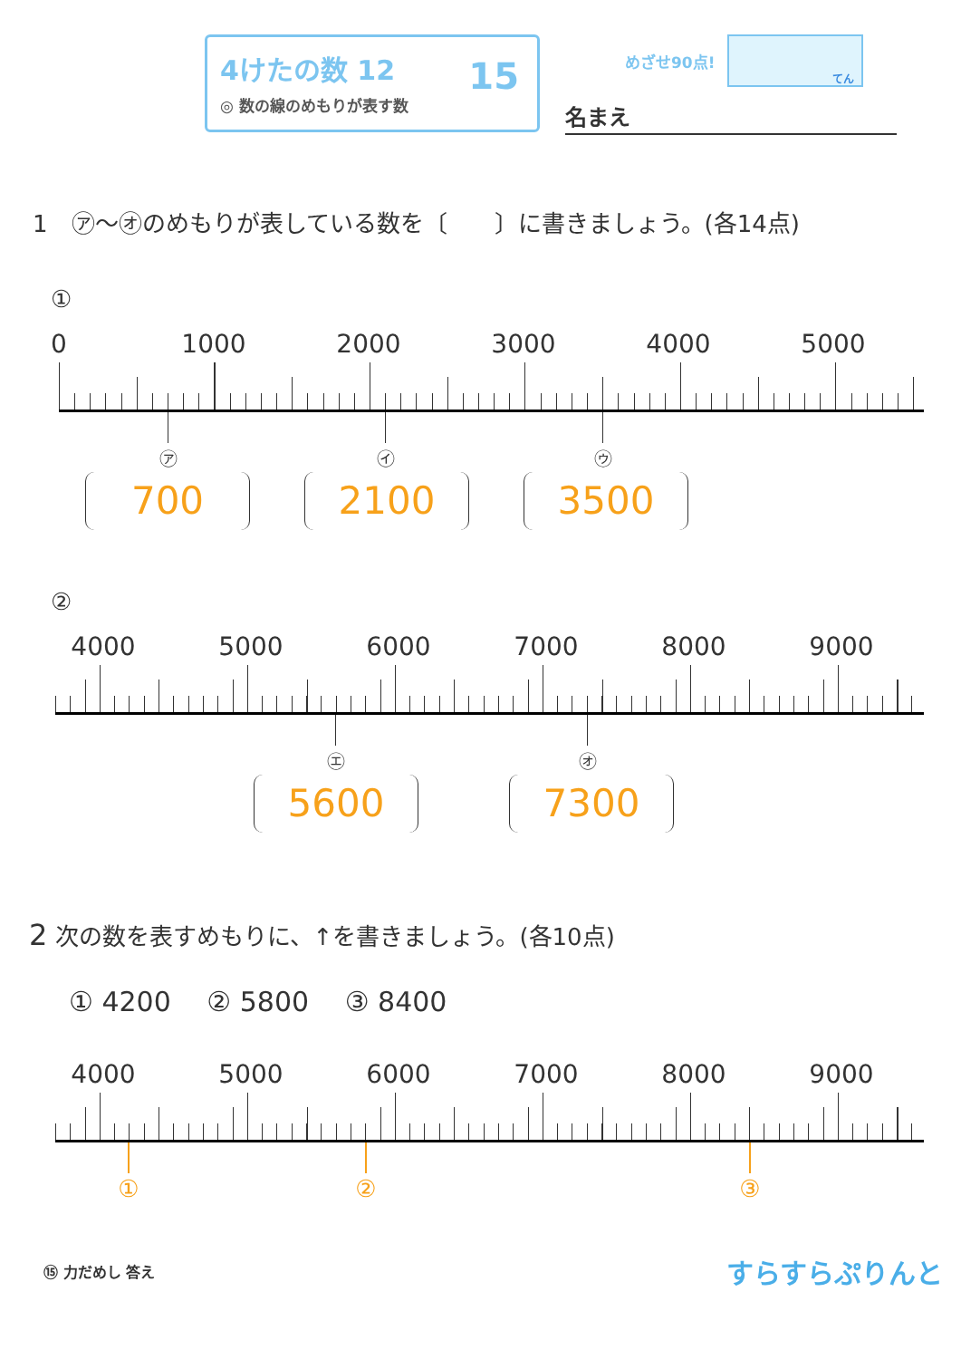4けたの数 12
◎ 数の線のめもりが表す数
15
めざせ90点!
てん
名まえ
1　㋐～㋔のめもりが表している数を〔　　〕に書きましょう。(各14点)
①
0 1000 2000 3000 4000 5000
㋐ ㋑ ㋒
700 2100 3500
②
4000 5000 6000 7000 8000 9000
㋓ ㋔
5600 7300
2 次の数を表すめもりに、↑を書きましょう。(各10点)
① 4200　 ② 5800　 ③ 8400
4000 5000 6000 7000 8000 9000
① ② ③
⑮ 力だめし 答え
すらすらぷりんと